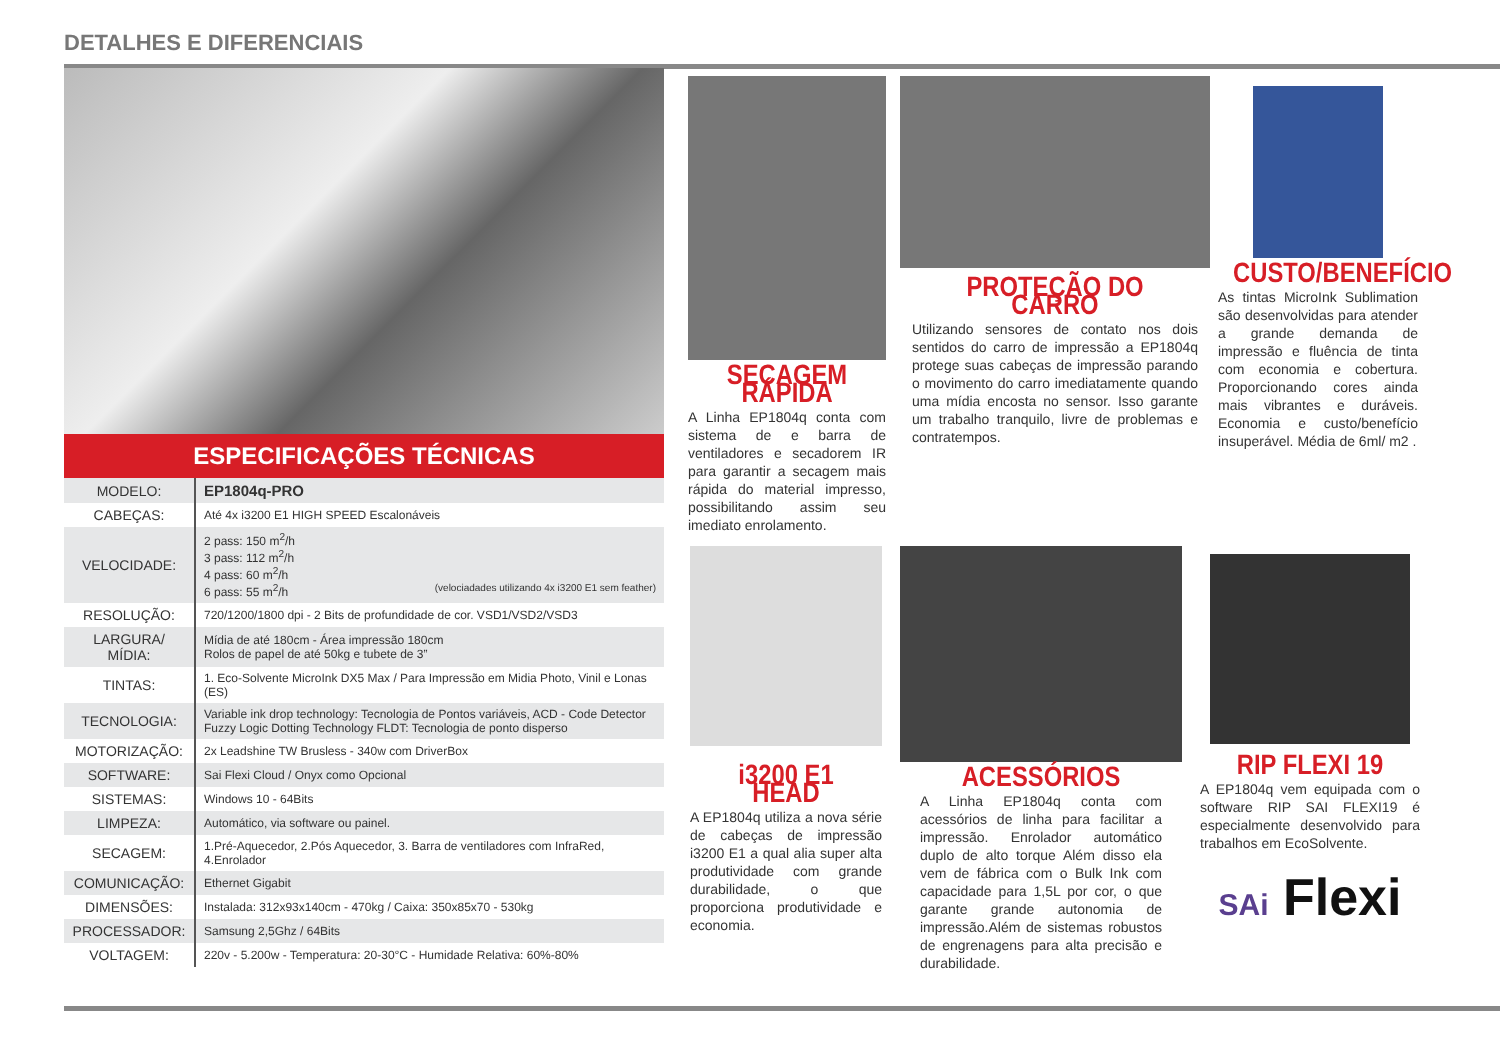DETALHES E DIFERENCIAIS
ESPECIFICAÇÕES TÉCNICAS
| MODELO: | EP1804q-PRO |
| CABEÇAS: | Até 4x i3200 E1 HIGH SPEED Escalonáveis |
| VELOCIDADE: | 2 pass: 150 m<sup>2</sup>/h 3 pass: 112 m<sup>2</sup>/h 4 pass: 60 m<sup>2</sup>/h 6 pass: 55 m<sup>2</sup>/h (velociadades utilizando 4x i3200 E1 sem feather) |
| RESOLUÇÃO: | 720/1200/1800 dpi - 2 Bits de profundidade de cor. VSD1/VSD2/VSD3 |
| LARGURA/ MÍDIA: | Mídia de até 180cm - Área impressão 180cm Rolos de papel de até 50kg e tubete de 3” |
| TINTAS: | 1. Eco-Solvente MicroInk DX5 Max / Para Impressão em Midia Photo, Vinil e Lonas (ES) |
| TECNOLOGIA: | Variable ink drop technology: Tecnologia de Pontos variáveis, ACD - Code Detector Fuzzy Logic Dotting Technology FLDT: Tecnologia de ponto disperso |
| MOTORIZAÇÃO: | 2x Leadshine TW Brusless - 340w com DriverBox |
| SOFTWARE: | Sai Flexi Cloud / Onyx como Opcional |
| SISTEMAS: | Windows 10 - 64Bits |
| LIMPEZA: | Automático, via software ou painel. |
| SECAGEM: | 1.Pré-Aquecedor, 2.Pós Aquecedor, 3. Barra de ventiladores com InfraRed, 4.Enrolador |
| COMUNICAÇÃO: | Ethernet Gigabit |
| DIMENSÕES: | Instalada: 312x93x140cm - 470kg / Caixa: 350x85x70 - 530kg |
| PROCESSADOR: | Samsung 2,5Ghz / 64Bits |
| VOLTAGEM: | 220v - 5.200w - Temperatura: 20-30°C - Humidade Relativa: 60%-80% |
SECAGEM RÁPIDA
A Linha EP1804q conta com sistema de e barra de ventiladores e secadorem IR para garantir a secagem mais rápida do material impresso, possibilitando assim seu imediato enrolamento.
PROTEÇÃO DO CARRO
Utilizando sensores de contato nos dois sentidos do carro de impressão a EP1804q protege suas cabeças de impressão parando o movimento do carro imediatamente quando uma mídia encosta no sensor. Isso garante um trabalho tranquilo, livre de problemas e contratempos.
CUSTO/BENEFÍCIO
As tintas MicroInk Sublimation são desenvolvidas para atender a grande demanda de impressão e fluência de tinta com economia e cobertura. Proporcionando cores ainda mais vibrantes e duráveis. Economia e custo/benefício insuperável. Média de 6ml/ m2 .
i3200 E1 HEAD
A EP1804q utiliza a nova série de cabeças de impressão i3200 E1 a qual alia super alta produtividade com grande durabilidade, o que proporciona produtividade e economia.
ACESSÓRIOS
A Linha EP1804q conta com acessórios de linha para facilitar a impressão. Enrolador automático duplo de alto torque Além disso ela vem de fábrica com o Bulk Ink com capacidade para 1,5L por cor, o que garante grande autonomia de impressão.Além de sistemas robustos de engrenagens para alta precisão e durabilidade.
RIP FLEXI 19
A EP1804q vem equipada com o software RIP SAI FLEXI19 é especialmente desenvolvido para trabalhos em EcoSolvente.
SAi Flexi